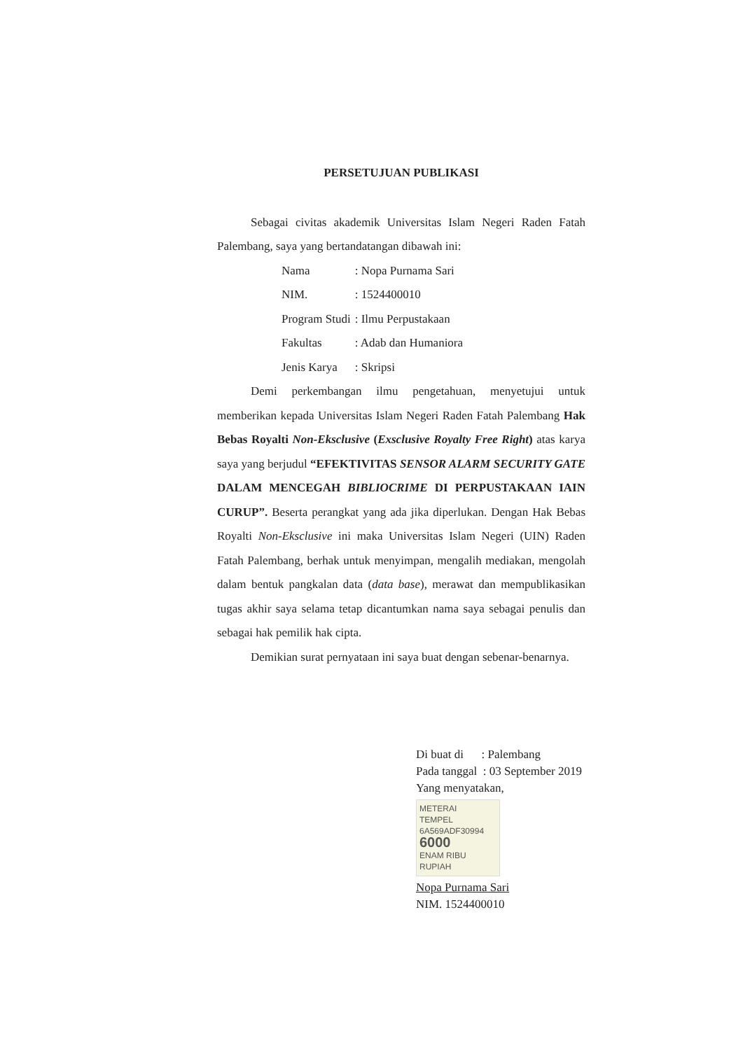PERSETUJUAN PUBLIKASI
Sebagai civitas akademik Universitas Islam Negeri Raden Fatah Palembang, saya yang bertandatangan dibawah ini:
| Nama | : Nopa Purnama Sari |
| NIM. | : 1524400010 |
| Program Studi | : Ilmu Perpustakaan |
| Fakultas | : Adab dan Humaniora |
| Jenis Karya | : Skripsi |
Demi perkembangan ilmu pengetahuan, menyetujui untuk memberikan kepada Universitas Islam Negeri Raden Fatah Palembang Hak Bebas Royalti Non-Eksclusive (Exsclusive Royalty Free Right) atas karya saya yang berjudul “EFEKTIVITAS SENSOR ALARM SECURITY GATE DALAM MENCEGAH BIBLIOCRIME DI PERPUSTAKAAN IAIN CURUP”. Beserta perangkat yang ada jika diperlukan. Dengan Hak Bebas Royalti Non-Eksclusive ini maka Universitas Islam Negeri (UIN) Raden Fatah Palembang, berhak untuk menyimpan, mengalih mediakan, mengolah dalam bentuk pangkalan data (data base), merawat dan mempublikasikan tugas akhir saya selama tetap dicantumkan nama saya sebagai penulis dan sebagai hak pemilik hak cipta.
Demikian surat pernyataan ini saya buat dengan sebenar-benarnya.
Di buat di : Palembang
Pada tanggal : 03 September 2019
Yang menyatakan,
METERAI
TEMPEL
6A569ADF30994
6000
ENAM RIBU RUPIAH
Nopa Purnama Sari
NIM. 1524400010